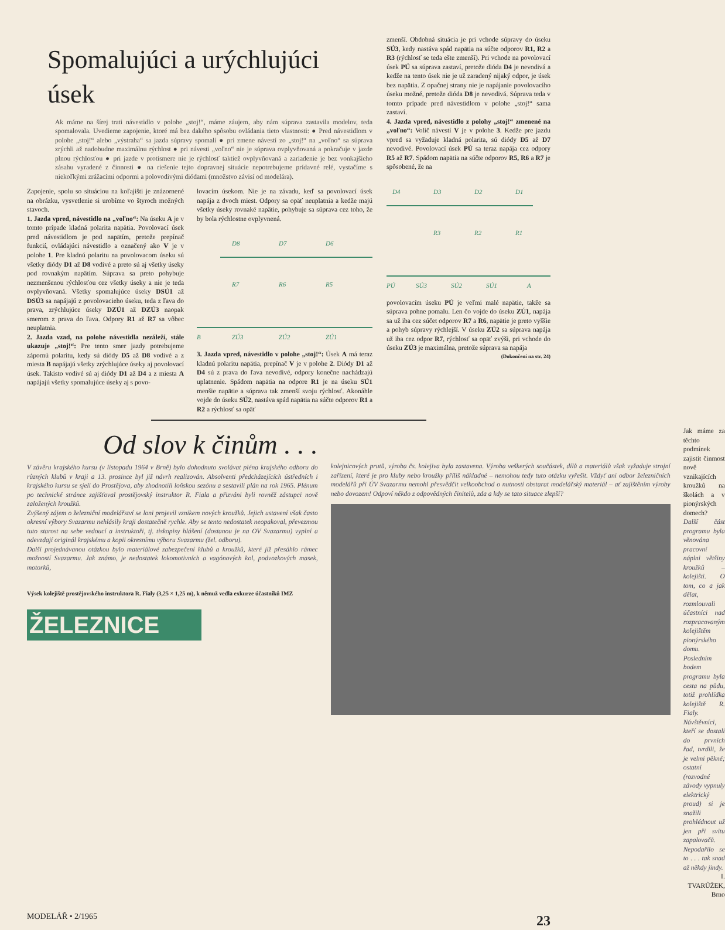Spomalujúci a urýchlujúci úsek
Ak máme na šírej trati návestidlo v polohe „stoj!“, máme záujem, aby nám súprava zastavila modelov, teda spomalovala. Uvedieme zapojenie, ktoré má bez dakého spôsobu ovládania tieto vlastnosti: ● Pred návestidlom v polohe „stoj!“ alebo „výstraha“ sa jazda súpravy spomalí ● pri zmene návestí zo „stoj!“ na „voľno“ sa súprava zrýchli až nadobudne maximálnu rýchlost ● pri návesti „voľno“ nie je súprava ovplyvňovaná a pokračuje v jazde plnou rýchlosťou ● pri jazde v protismere nie je rýchlosť taktiež ovplyvňovaná a zariadenie je bez vonkajšieho zásahu vyradené z činnosti ● na riešenie tejto dopravnej situácie nepotrebujeme prídavné relé, vystačíme s niekoľkými zrážacími odpormi a polovodivými diódami (množstvo závisí od modelára).
Zapojenie, spolu so situáciou na koľajišti je znázornené na obrázku, vysvetlenie si urobíme vo štyroch možných stavoch.
1. Jazda vpred, návestidlo na „voľno“: Na úseku A je v tomto prípade kladná polarita napätia. Povolovací úsek pred návestidlom je pod napätím, pretože prepínač funkcií, ovládajúci návestidlo a označený ako V je v polohe 1. Pre kladnú polaritu na povolovacom úseku sú všetky diódy D1 až D8 vodivé a preto sú aj všetky úseky pod rovnakým napätím. Súprava sa preto pohybuje nezmenšenou rýchlosťou cez všetky úseky a nie je teda ovplyvňovaná. Všetky spomalujúce úseky DSÚ1 až DSÚ3 sa napájajú z povolovacieho úseku, teda z ľava do prava, zrýchlujúce úseky DZÚ1 až DZÚ3 naopak smerom z prava do ľava. Odpory R1 až R7 sa vôbec neuplatnia.
2. Jazda vzad, na polohe návestidla nezáleží, stále ukazuje „stoj!“: Pre tento smer jazdy potrebujeme zápornú polaritu, kedy sú diódy D5 až D8 vodivé a z miesta B napájajú všetky zrýchlujúce úseky aj povolovací úsek. Takisto vodivé sú aj diódy D1 až D4 a z miesta A napájajú všetky spomalujúce úseky aj s povo-
lovacím úsekom. Nie je na závadu, keď sa povolovací úsek napája z dvoch miest. Odpory sa opäť neuplatnia a kedže majú všetky úseky rovnaké napätie, pohybuje sa súprava cez toho, že by bola rýchlostne ovplyvnená.
D8
D7
D6
R7
R6
R5
B
ZÚ3
ZÚ2
ZÚ1
3. Jazda vpred, návestidlo v polohe „stoj!“: Úsek A má teraz kladnú polaritu napätia, prepínač V je v polohe 2. Diódy D1 až D4 sú z prava do ľava nevodivé, odpory konečne nachádzajú uplatnenie. Spádom napätia na odpore R1 je na úseku SÚ1 menšie napätie a súprava tak zmenší svoju rýchlosť. Akonáhle vojde do úseku SÚ2, nastáva spád napätia na súčte odporov R1 a R2 a rýchlosť sa opäť
zmenší. Obdobná situácia je pri vchode súpravy do úseku SÚ3, kedy nastáva spád napätia na súčte odporov R1, R2 a R3 (rýchlosť se teda ešte zmenší). Pri vchode na povolovací úsek PÚ sa súprava zastaví, pretože dióda D4 je nevodivá a kedže na tento úsek nie je už zaradený nijaký odpor, je úsek bez napätia. Z opačnej strany nie je napájanie povolovacího úseku možné, pretože dióda D8 je nevodivá. Súprava teda v tomto prípade pred návestidlom v polohe „stoj!“ sama zastaví.
4. Jazda vpred, návestidlo z polohy „stoj!“ zmenené na „voľno“: Volič návestí V je v polohe 3. Kedže pre jazdu vpred sa vyžaduje kladná polarita, sú diódy D5 až D7 nevodivé. Povolovací úsek PÚ sa teraz napája cez odpory R5 až R7. Spádom napätia na súčte odporov R5, R6 a R7 je spôsobené, že na
D4
D3
D2
D1
R3
R2
R1
PÚ
SÚ3
SÚ2
SÚ1
A
povolovacím úseku PÚ je veľmi malé napätie, takže sa súprava pohne pomalu. Len čo vojde do úseku ZÚ1, napája sa už iba cez súčet odporov R7 a R6, napätie je preto vyššie a pohyb súpravy rýchlejší. V úseku ZÚ2 sa súprava napája už iba cez odpor R7, rýchlosť sa opäť zvýši, pri vchode do úseku ZÚ3 je maximálna, pretože súprava sa napája
(Dokončení na str. 24)
Od slov k činům . . .
V závěru krajského kursu (v listopadu 1964 v Brně) bylo dohodnuto svolávat pléna krajského odboru do různých klubů v kraji a 13. prosince byl již návrh realizován. Absolventi předcházejících ústředních i krajského kursu se sjeli do Prostějova, aby zhodnotili loňskou sezónu a sestavili plán na rok 1965. Plénum po technické stránce zajišťoval prostějovský instruktor R. Fiala a přizváni byli rovněž zástupci nově založených kroužků.
Zvýšený zájem o železniční modelářství se loni projevil vznikem nových kroužků. Jejich ustavení však často okresní výbory Svazarmu nehlásily kraji dostatečně rychle. Aby se tento nedostatek neopakoval, převezmou tuto starost na sebe vedoucí a instruktoři, tj. tiskopisy hlášení (dostanou je na OV Svazarmu) vyplní a odevzdají originál krajskému a kopii okresnímu výboru Svazarmu (žel. odboru).
Další projednávanou otázkou bylo materiálové zabezpečení klubů a kroužků, které již přesáhlo rámec možností Svazarmu. Jak známo, je nedostatek lokomotivních a vagónových kol, podvozkových masek, motorků,
Výsek kolejiště prostějovského instruktora R. Fialy (3,25 × 1,25 m), k němuž vedla exkurze účastníků IMZ
ŽELEZNICE
kolejnicových prutů, výroba čs. kolejiva byla zastavena. Výroba veškerých součástek, dílů a materiálů však vyžaduje strojní zařízení, které je pro kluby nebo kroužky příliš nákladné – nemohou tedy tuto otázku vyřešit. Vždyť ani odbor železničních modelářů při ÚV Svazarmu nemohl přesvědčit velkoobchod o nutnosti obstarat modelářský materiál – ať zajištěním výroby nebo dovozem! Odpoví někdo z odpovědných činitelů, zda a kdy se tato situace zlepší?
Jak máme za těchto podmínek zajistit činmost nově vznikajících kroužků na školách a v pionýrských domech?
Další část programu byla věnována pracovní náplni většiny kroužků – kolejišti. O tom, co a jak dělat, rozmlouvali účastníci nad rozpracovaným kolejištěm pionýrského domu. Posledním bodem programu byla cesta na půdu, totiž prohlídka kolejiště R. Fialy. Návštěvníci, kteří se dostali do prvních řad, tvrdili, že je velmi pěkné; ostatní (rozvodné závody vypnuly elektrický proud) si je snažili prohlédnout už jen při svitu zapalovačů. Nepodařilo se to . . . tak snad až někdy jindy.
I. TVARŮŽEK, Brno
MODELÁŘ • 2/1965 23